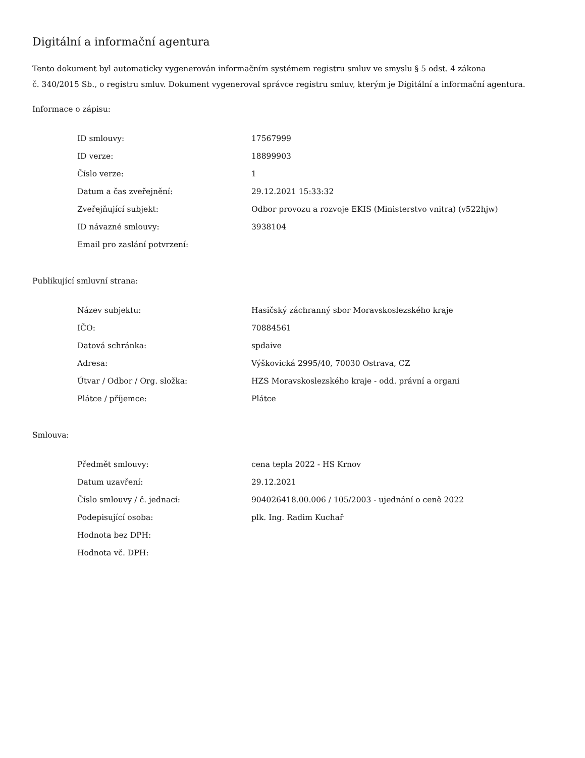Digitální a informační agentura
Tento dokument byl automaticky vygenerován informačním systémem registru smluv ve smyslu § 5 odst. 4 zákona
č. 340/2015 Sb., o registru smluv. Dokument vygeneroval správce registru smluv, kterým je Digitální a informační agentura.
Informace o zápisu:
| ID smlouvy: | 17567999 |
| ID verze: | 18899903 |
| Číslo verze: | 1 |
| Datum a čas zveřejnění: | 29.12.2021 15:33:32 |
| Zveřejňující subjekt: | Odbor provozu a rozvoje EKIS (Ministerstvo vnitra) (v522hjw) |
| ID návazné smlouvy: | 3938104 |
| Email pro zaslání potvrzení: | |
Publikující smluvní strana:
| Název subjektu: | Hasičský záchranný sbor Moravskoslezského kraje |
| IČO: | 70884561 |
| Datová schránka: | spdaive |
| Adresa: | Výškovická 2995/40, 70030 Ostrava, CZ |
| Útvar / Odbor / Org. složka: | HZS Moravskoslezského kraje - odd. právní a organi |
| Plátce / příjemce: | Plátce |
Smlouva:
| Předmět smlouvy: | cena tepla 2022 - HS Krnov |
| Datum uzavření: | 29.12.2021 |
| Číslo smlouvy / č. jednací: | 904026418.00.006 / 105/2003 - ujednání o ceně 2022 |
| Podepisující osoba: | plk. Ing. Radim Kuchař |
| Hodnota bez DPH: | |
| Hodnota vč. DPH: | |